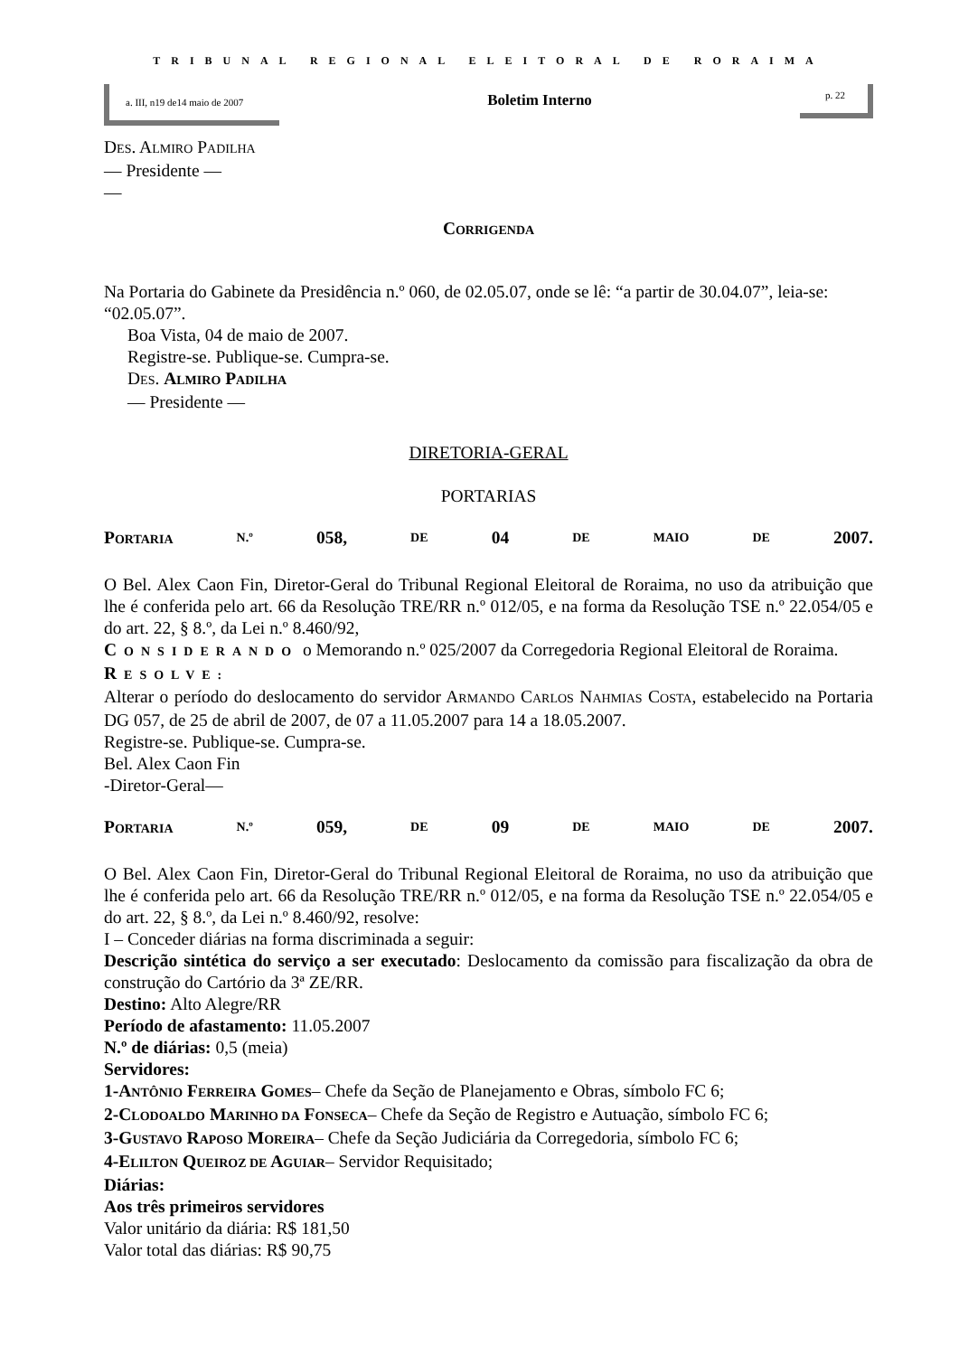TRIBUNAL REGIONAL ELEITORAL DE RORAIMA
a. III, n19 de14 maio de 2007
Boletim Interno
p. 22
DES. ALMIRO PADILHA
— Presidente —
—
CORRIGENDA
Na Portaria do Gabinete da Presidência n.º 060, de 02.05.07, onde se lê: “a partir de 30.04.07”, leia-se: “02.05.07”.
Boa Vista, 04 de maio de 2007.
Registre-se. Publique-se. Cumpra-se.
DES. ALMIRO PADILHA
— Presidente —
DIRETORIA-GERAL
PORTARIAS
PORTARIA N.º 058, DE 04 DE MAIO DE 2007.
O Bel. Alex Caon Fin, Diretor-Geral do Tribunal Regional Eleitoral de Roraima, no uso da atribuição que lhe é conferida pelo art. 66 da Resolução TRE/RR n.º 012/05, e na forma da Resolução TSE n.º 22.054/05 e do art. 22, § 8.º, da Lei n.º 8.460/92,
CONSIDERANDO o Memorando n.º 025/2007 da Corregedoria Regional Eleitoral de Roraima.
RESOLVE:
Alterar o período do deslocamento do servidor ARMANDO CARLOS NAHMIAS COSTA, estabelecido na Portaria DG 057, de 25 de abril de 2007, de 07 a 11.05.2007 para 14 a 18.05.2007.
Registre-se. Publique-se. Cumpra-se.
Bel. Alex Caon Fin
-Diretor-Geral—
PORTARIA N.º 059, DE 09 DE MAIO DE 2007.
O Bel. Alex Caon Fin, Diretor-Geral do Tribunal Regional Eleitoral de Roraima, no uso da atribuição que lhe é conferida pelo art. 66 da Resolução TRE/RR n.º 012/05, e na forma da Resolução TSE n.º 22.054/05 e do art. 22, § 8.º, da Lei n.º 8.460/92, resolve:
I – Conceder diárias na forma discriminada a seguir:
Descrição sintética do serviço a ser executado: Deslocamento da comissão para fiscalização da obra de construção do Cartório da 3ª ZE/RR.
Destino: Alto Alegre/RR
Período de afastamento: 11.05.2007
N.º de diárias: 0,5 (meia)
Servidores:
1-ANTÔNIO FERREIRA GOMES– Chefe da Seção de Planejamento e Obras, símbolo FC 6;
2-CLODOALDO MARINHO DA FONSECA– Chefe da Seção de Registro e Autuação, símbolo FC 6;
3-GUSTAVO RAPOSO MOREIRA– Chefe da Seção Judiciária da Corregedoria, símbolo FC 6;
4-ELILTON QUEIROZ DE AGUIAR– Servidor Requisitado;
Diárias:
Aos três primeiros servidores
Valor unitário da diária: R$ 181,50
Valor total das diárias: R$ 90,75